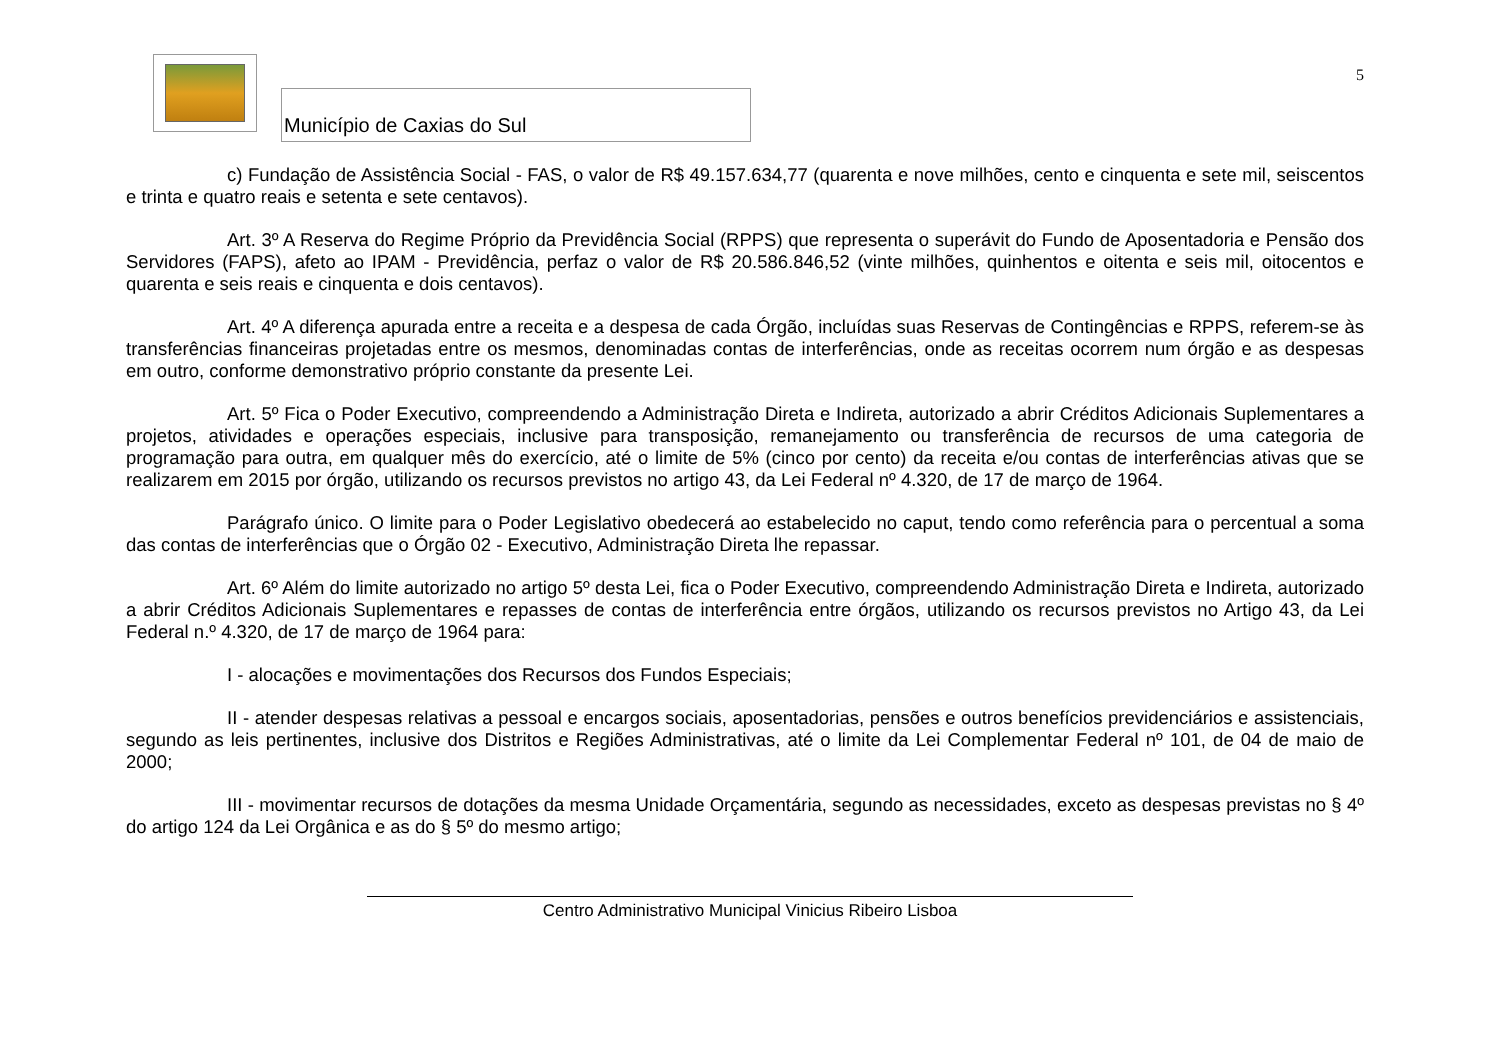Município de Caxias do Sul
5
c) Fundação de Assistência Social - FAS, o valor de R$ 49.157.634,77 (quarenta e nove milhões, cento e cinquenta e sete mil, seiscentos e trinta e quatro reais e setenta e sete centavos).
Art. 3º A Reserva do Regime Próprio da Previdência Social (RPPS) que representa o superávit do Fundo de Aposentadoria e Pensão dos Servidores (FAPS), afeto ao IPAM - Previdência, perfaz o valor de R$ 20.586.846,52 (vinte milhões, quinhentos e oitenta e seis mil, oitocentos e quarenta e seis reais e cinquenta e dois centavos).
Art. 4º A diferença apurada entre a receita e a despesa de cada Órgão, incluídas suas Reservas de Contingências e RPPS, referem-se às transferências financeiras projetadas entre os mesmos, denominadas contas de interferências, onde as receitas ocorrem num órgão e as despesas em outro, conforme demonstrativo próprio constante da presente Lei.
Art. 5º Fica o Poder Executivo, compreendendo a Administração Direta e Indireta, autorizado a abrir Créditos Adicionais Suplementares a projetos, atividades e operações especiais, inclusive para transposição, remanejamento ou transferência de recursos de uma categoria de programação para outra, em qualquer mês do exercício, até o limite de 5% (cinco por cento) da receita e/ou contas de interferências ativas que se realizarem em 2015 por órgão, utilizando os recursos previstos no artigo 43, da Lei Federal nº 4.320, de 17 de março de 1964.
Parágrafo único. O limite para o Poder Legislativo obedecerá ao estabelecido no caput, tendo como referência para o percentual a soma das contas de interferências que o Órgão 02 - Executivo, Administração Direta lhe repassar.
Art. 6º Além do limite autorizado no artigo 5º desta Lei, fica o Poder Executivo, compreendendo Administração Direta e Indireta, autorizado a abrir Créditos Adicionais Suplementares e repasses de contas de interferência entre órgãos, utilizando os recursos previstos no Artigo 43, da Lei Federal n.º 4.320, de 17 de março de 1964 para:
I - alocações e movimentações dos Recursos dos Fundos Especiais;
II - atender despesas relativas a pessoal e encargos sociais, aposentadorias, pensões e outros benefícios previdenciários e assistenciais, segundo as leis pertinentes, inclusive dos Distritos e Regiões Administrativas, até o limite da Lei Complementar Federal nº 101, de 04 de maio de 2000;
III - movimentar recursos de dotações da mesma Unidade Orçamentária, segundo as necessidades, exceto as despesas previstas no § 4º do artigo 124 da Lei Orgânica e as do § 5º do mesmo artigo;
Centro Administrativo Municipal Vinicius Ribeiro Lisboa